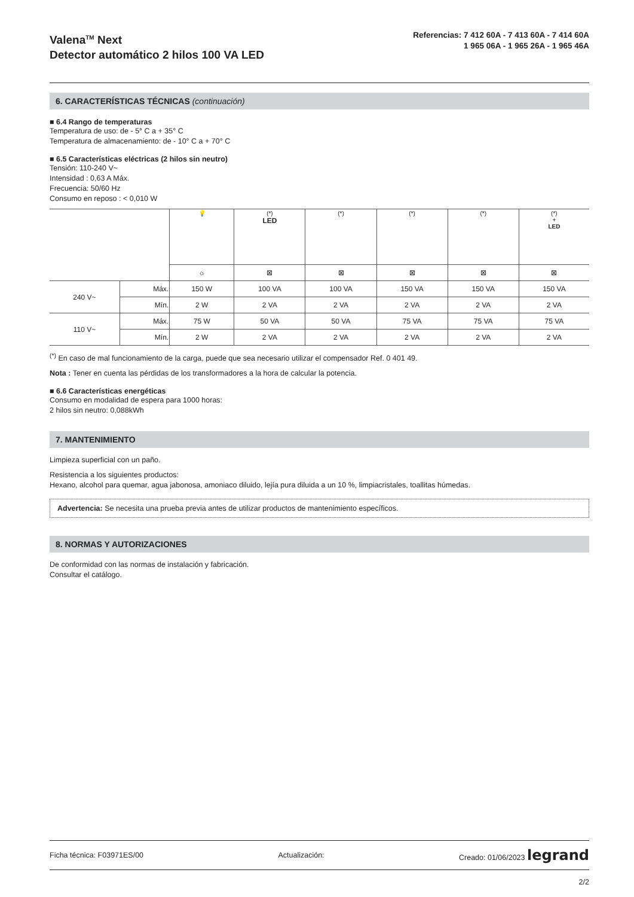Valena<sup>TM</sup> Next
Detector automático 2 hilos 100 VA LED
Referencias: 7 412 60A - 7 413 60A - 7 414 60A
1 965 06A - 1 965 26A - 1 965 46A
6. CARACTERÍSTICAS TÉCNICAS (continuación)
■ 6.4 Rango de temperaturas
Temperatura de uso: de - 5° C a + 35° C
Temperatura de almacenamiento: de - 10° C a + 70° C
■ 6.5 Características eléctricas (2 hilos sin neutro)
Tensión: 110-240 V~
Intensidad : 0,63 A Máx.
Frecuencia: 50/60 Hz
Consumo en reposo : < 0,010 W
| | | 💡 | (*) LED | (*) | (*) | (*) | (*) + LED |
| | | ☼ | ⊠ | ⊠ | ⊠ | ⊠ | ⊠ |
| 240 V~ | Máx. | 150 W | 100 VA | 100 VA | 150 VA | 150 VA | 150 VA |
| | Mín. | 2 W | 2 VA | 2 VA | 2 VA | 2 VA | 2 VA |
| 110 V~ | Máx. | 75 W | 50 VA | 50 VA | 75 VA | 75 VA | 75 VA |
| | Mín. | 2 W | 2 VA | 2 VA | 2 VA | 2 VA | 2 VA |
<sup>(*)</sup> En caso de mal funcionamiento de la carga, puede que sea necesario utilizar el compensador Ref. 0 401 49.
Nota : Tener en cuenta las pérdidas de los transformadores a la hora de calcular la potencia.
■ 6.6 Características energéticas
Consumo en modalidad de espera para 1000 horas:
2 hilos sin neutro: 0,088kWh
7. MANTENIMIENTO
Limpieza superficial con un paño.
Resistencia a los siguientes productos:
Hexano, alcohol para quemar, agua jabonosa, amoniaco diluido, lejía pura diluida a un 10 %, limpiacristales, toallitas húmedas.
Advertencia: Se necesita una prueba previa antes de utilizar productos de mantenimiento específicos.
8. NORMAS Y AUTORIZACIONES
De conformidad con las normas de instalación y fabricación.
Consultar el catálogo.
Ficha técnica: F03971ES/00 Actualización: Creado: 01/06/2023 legrand
2/2